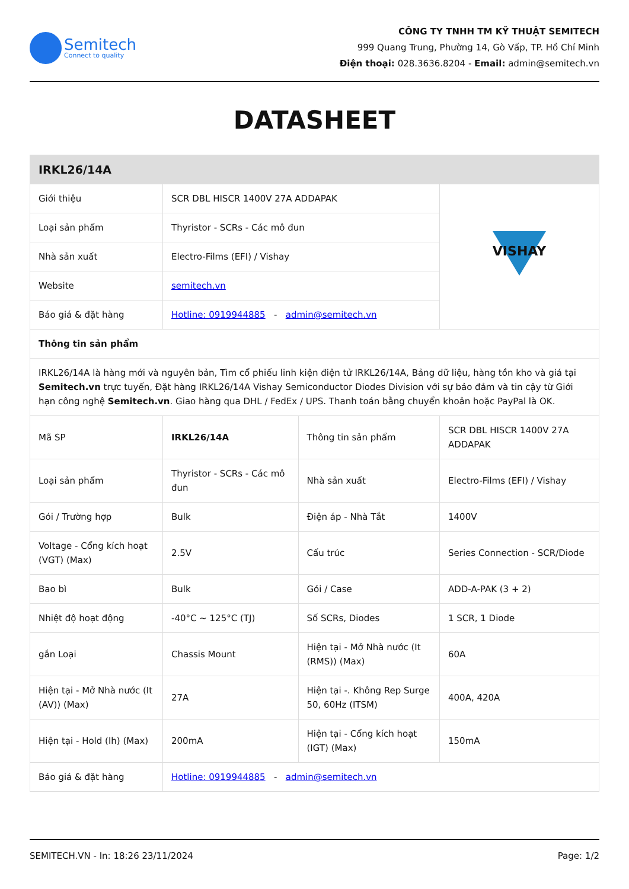Semitech
Connect to quality
CÔNG TY TNHH TM KỸ THUẬT SEMITECH
999 Quang Trung, Phường 14, Gò Vấp, TP. Hồ Chí Minh
Điện thoại: 028.3636.8204 - Email: admin@semitech.vn
DATASHEET
| IRKL26/14A | | | |
| Giới thiệu | SCR DBL HISCR 1400V 27A ADDAPAK | | VISHAY |
| Loại sản phẩm | Thyristor - SCRs - Các mô đun | | |
| Nhà sản xuất | Electro-Films (EFI) / Vishay | | |
| Website | semitech.vn | | |
| Báo giá & đặt hàng | Hotline: 0919944885 - admin@semitech.vn | | |
| Thông tin sản phẩm | | | |
| IRKL26/14A là hàng mới và nguyên bản, Tìm cổ phiếu linh kiện điện tử IRKL26/14A, Bảng dữ liệu, hàng tồn kho và giá tại Semitech.vn trực tuyến, Đặt hàng IRKL26/14A Vishay Semiconductor Diodes Division với sự bảo đảm và tin cậy từ Giới hạn công nghệ Semitech.vn . Giao hàng qua DHL / FedEx / UPS. Thanh toán bằng chuyển khoản hoặc PayPal là OK. | | | |
| Mã SP | IRKL26/14A | Thông tin sản phẩm | SCR DBL HISCR 1400V 27A ADDAPAK |
| Loại sản phẩm | Thyristor - SCRs - Các mô đun | Nhà sản xuất | Electro-Films (EFI) / Vishay |
| Gói / Trường hợp | Bulk | Điện áp - Nhà Tắt | 1400V |
| Voltage - Cổng kích hoạt (VGT) (Max) | 2.5V | Cấu trúc | Series Connection - SCR/Diode |
| Bao bì | Bulk | Gói / Case | ADD-A-PAK (3 + 2) |
| Nhiệt độ hoạt động | -40°C ~ 125°C (TJ) | Số SCRs, Diodes | 1 SCR, 1 Diode |
| gắn Loại | Chassis Mount | Hiện tại - Mở Nhà nước (It (RMS)) (Max) | 60A |
| Hiện tại - Mở Nhà nước (It (AV)) (Max) | 27A | Hiện tại -. Không Rep Surge 50, 60Hz (ITSM) | 400A, 420A |
| Hiện tại - Hold (Ih) (Max) | 200mA | Hiện tại - Cổng kích hoạt (IGT) (Max) | 150mA |
| Báo giá & đặt hàng | Hotline: 0919944885 - admin@semitech.vn | | |
SEMITECH.VN - In: 18:26 23/11/2024 Page: 1/2